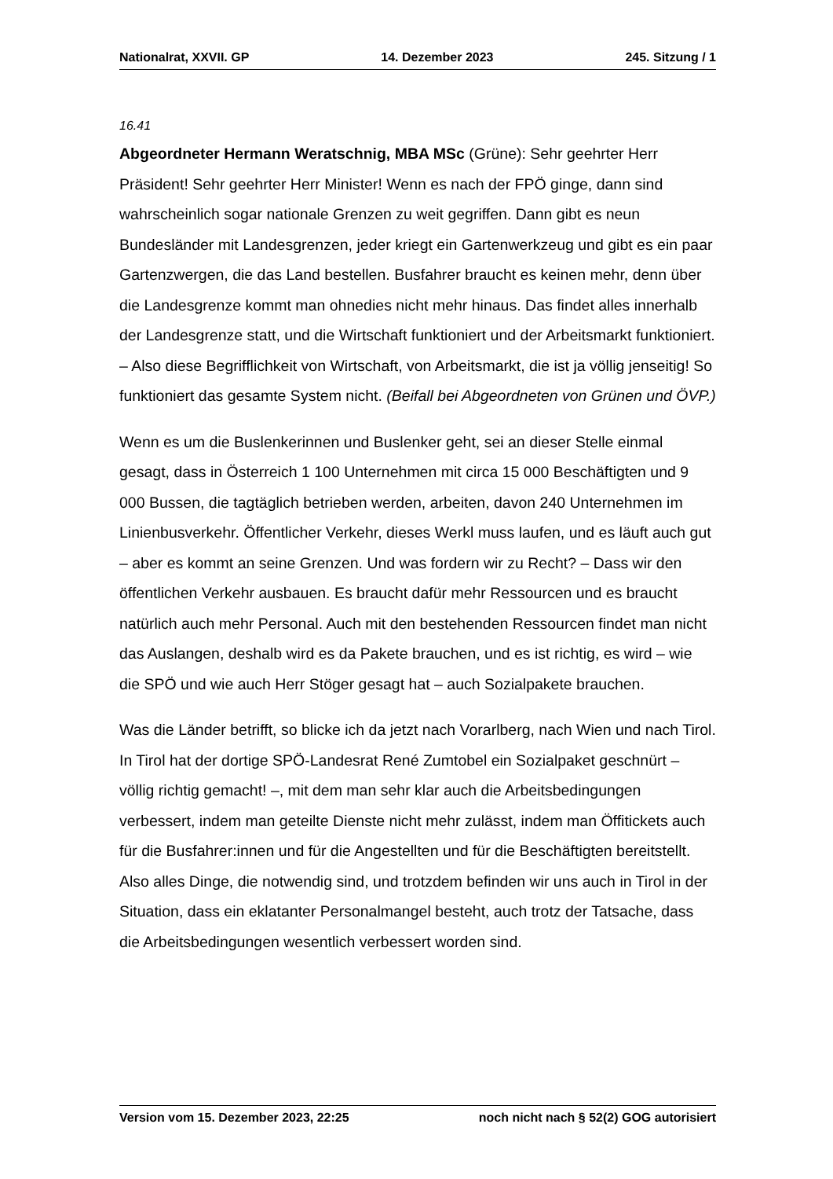Nationalrat, XXVII. GP 14. Dezember 2023 245. Sitzung / 1
16.41
Abgeordneter Hermann Weratschnig, MBA MSc (Grüne): Sehr geehrter Herr Präsident! Sehr geehrter Herr Minister! Wenn es nach der FPÖ ginge, dann sind wahrscheinlich sogar nationale Grenzen zu weit gegriffen. Dann gibt es neun Bundesländer mit Landesgrenzen, jeder kriegt ein Gartenwerkzeug und gibt es ein paar Gartenzwergen, die das Land bestellen. Busfahrer braucht es keinen mehr, denn über die Landesgrenze kommt man ohnedies nicht mehr hinaus. Das findet alles innerhalb der Landesgrenze statt, und die Wirtschaft funktioniert und der Arbeitsmarkt funktioniert. – Also diese Begrifflichkeit von Wirtschaft, von Arbeitsmarkt, die ist ja völlig jenseitig! So funktioniert das gesamte System nicht. (Beifall bei Abgeordneten von Grünen und ÖVP.)
Wenn es um die Buslenkerinnen und Buslenker geht, sei an dieser Stelle einmal gesagt, dass in Österreich 1 100 Unternehmen mit circa 15 000 Beschäftigten und 9 000 Bussen, die tagtäglich betrieben werden, arbeiten, davon 240 Unternehmen im Linienbusverkehr. Öffentlicher Verkehr, dieses Werkl muss laufen, und es läuft auch gut – aber es kommt an seine Grenzen. Und was fordern wir zu Recht? – Dass wir den öffentlichen Verkehr ausbauen. Es braucht dafür mehr Ressourcen und es braucht natürlich auch mehr Personal. Auch mit den bestehenden Ressourcen findet man nicht das Auslangen, deshalb wird es da Pakete brauchen, und es ist richtig, es wird – wie die SPÖ und wie auch Herr Stöger gesagt hat – auch Sozialpakete brauchen.
Was die Länder betrifft, so blicke ich da jetzt nach Vorarlberg, nach Wien und nach Tirol. In Tirol hat der dortige SPÖ-Landesrat René Zumtobel ein Sozialpaket geschnürt – völlig richtig gemacht! –, mit dem man sehr klar auch die Arbeitsbedingungen verbessert, indem man geteilte Dienste nicht mehr zulässt, indem man Öffitickets auch für die Busfahrer:innen und für die Angestellten und für die Beschäftigten bereitstellt. Also alles Dinge, die notwendig sind, und trotzdem befinden wir uns auch in Tirol in der Situation, dass ein eklatanter Personalmangel besteht, auch trotz der Tatsache, dass die Arbeitsbedingungen wesentlich verbessert worden sind.
Version vom 15. Dezember 2023, 22:25 noch nicht nach § 52(2) GOG autorisiert